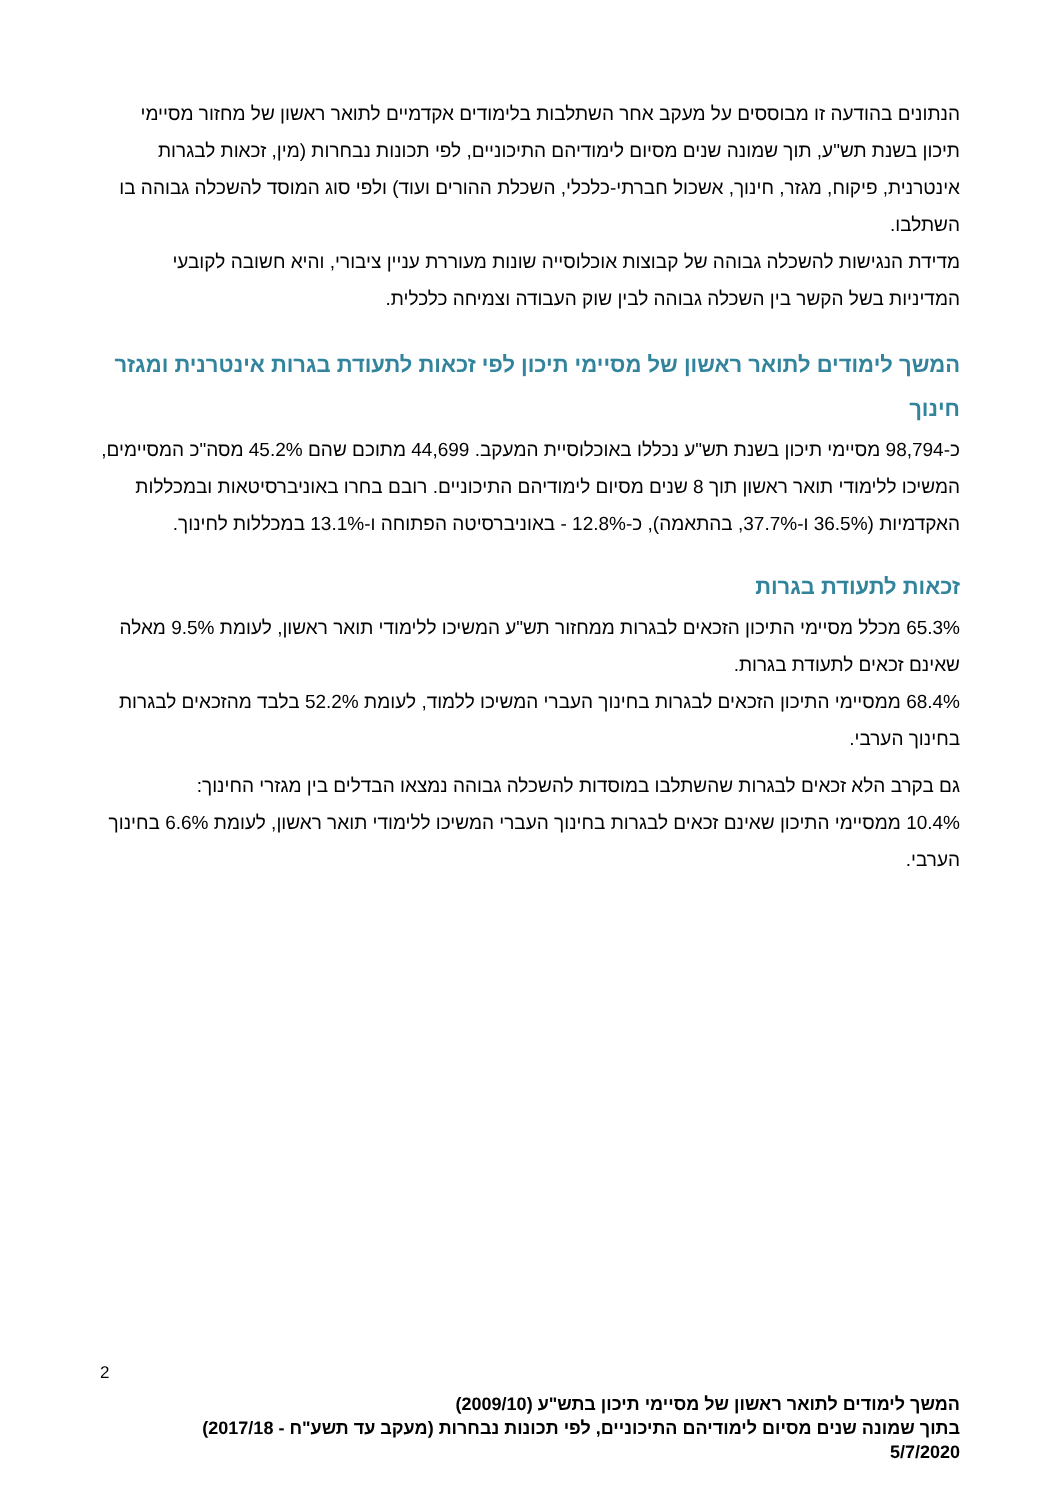הנתונים בהודעה זו מבוססים על מעקב אחר השתלבות בלימודים אקדמיים לתואר ראשון של מחזור מסיימי תיכון בשנת תש"ע, תוך שמונה שנים מסיום לימודיהם התיכוניים, לפי תכונות נבחרות (מין, זכאות לבגרות אינטרנית, פיקוח, מגזר, חינוך, אשכול חברתי-כלכלי, השכלת ההורים ועוד) ולפי סוג המוסד להשכלה גבוהה בו השתלבו.
מדידת הנגישות להשכלה גבוהה של קבוצות אוכלוסייה שונות מעוררת עניין ציבורי, והיא חשובה לקובעי המדיניות בשל הקשר בין השכלה גבוהה לבין שוק העבודה וצמיחה כלכלית.
המשך לימודים לתואר ראשון של מסיימי תיכון לפי זכאות לתעודת בגרות אינטרנית ומגזר חינוך
כ-98,794 מסיימי תיכון בשנת תש"ע נכללו באוכלוסיית המעקב. 44,699 מתוכם שהם 45.2% מסה"כ המסיימים, המשיכו ללימודי תואר ראשון תוך 8 שנים מסיום לימודיהם התיכוניים. רובם בחרו באוניברסיטאות ובמכללות האקדמיות (36.5% ו-37.7%, בהתאמה), כ-12.8% - באוניברסיטה הפתוחה ו-13.1% במכללות לחינוך.
זכאות לתעודת בגרות
65.3% מכלל מסיימי התיכון הזכאים לבגרות ממחזור תש"ע המשיכו ללימודי תואר ראשון, לעומת 9.5% מאלה שאינם זכאים לתעודת בגרות.
68.4% ממסיימי התיכון הזכאים לבגרות בחינוך העברי המשיכו ללמוד, לעומת 52.2% בלבד מהזכאים לבגרות בחינוך הערבי.
גם בקרב הלא זכאים לבגרות שהשתלבו במוסדות להשכלה גבוהה נמצאו הבדלים בין מגזרי החינוך:
10.4% ממסיימי התיכון שאינם זכאים לבגרות בחינוך העברי המשיכו ללימודי תואר ראשון, לעומת 6.6% בחינוך הערבי.
2
המשך לימודים לתואר ראשון של מסיימי תיכון בתש"ע (2009/10)
בתוך שמונה שנים מסיום לימודיהם התיכוניים, לפי תכונות נבחרות (מעקב עד תשע"ח - 2017/18)
5/7/2020